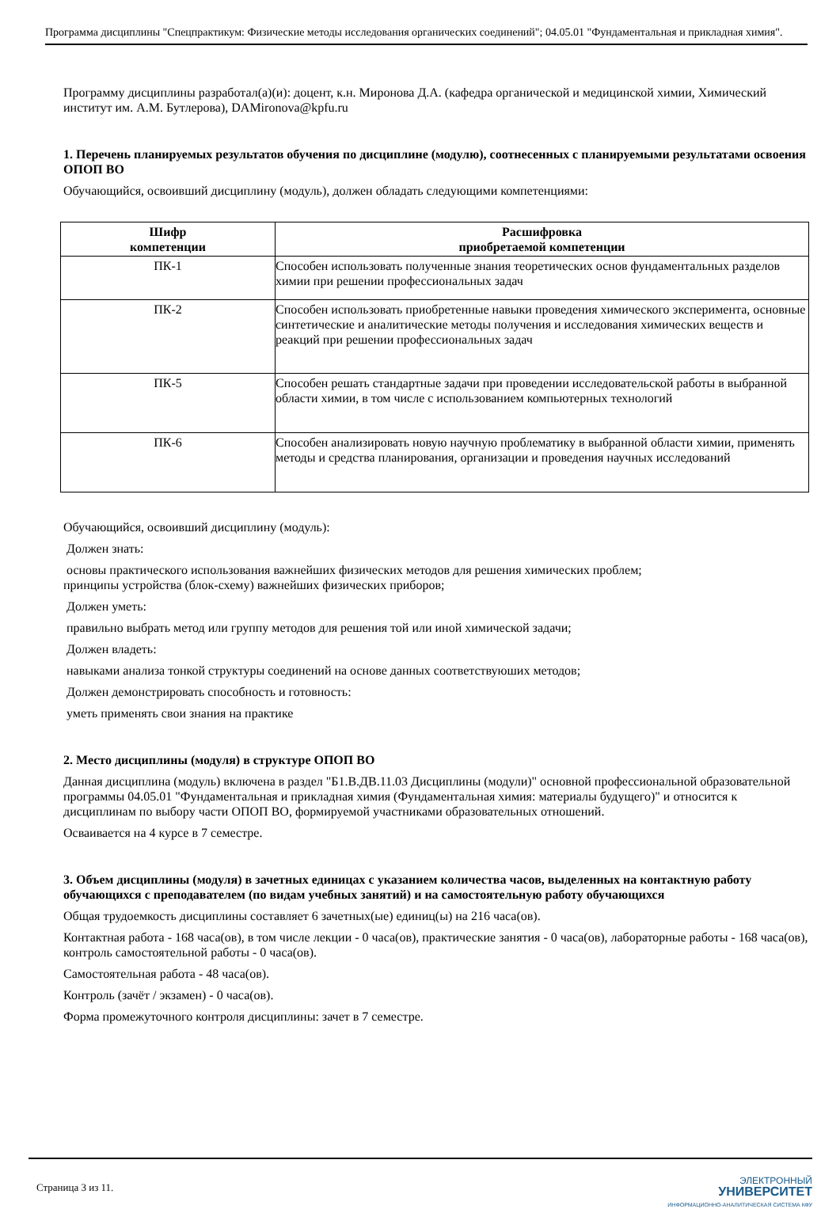Программа дисциплины "Спецпрактикум: Физические методы исследования органических соединений"; 04.05.01 "Фундаментальная и прикладная химия".
Программу дисциплины разработал(а)(и): доцент, к.н. Миронова Д.А. (кафедра органической и медицинской химии, Химический институт им. А.М. Бутлерова), DAMironova@kpfu.ru
1. Перечень планируемых результатов обучения по дисциплине (модулю), соотнесенных с планируемыми результатами освоения ОПОП ВО
Обучающийся, освоивший дисциплину (модуль), должен обладать следующими компетенциями:
| Шифр компетенции | Расшифровка приобретаемой компетенции |
| --- | --- |
| ПК-1 | Способен использовать полученные знания теоретических основ фундаментальных разделов химии при решении профессиональных задач |
| ПК-2 | Способен использовать приобретенные навыки проведения химического эксперимента, основные синтетические и аналитические методы получения и исследования химических веществ и реакций при решении профессиональных задач |
| ПК-5 | Способен решать стандартные задачи при проведении исследовательской работы в выбранной области химии, в том числе с использованием компьютерных технологий |
| ПК-6 | Способен анализировать новую научную проблематику в выбранной области химии, применять методы и средства планирования, организации и проведения научных исследований |
Обучающийся, освоивший дисциплину (модуль):
Должен знать:
основы практического использования важнейших физических методов для решения химических проблем;
принципы устройства (блок-схему) важнейших физических приборов;
Должен уметь:
правильно выбрать метод или группу методов для решения той или иной химической задачи;
Должен владеть:
навыками анализа тонкой структуры соединений на основе данных соответствуюших методов;
Должен демонстрировать способность и готовность:
уметь применять свои знания на практике
2. Место дисциплины (модуля) в структуре ОПОП ВО
Данная дисциплина (модуль) включена в раздел "Б1.В.ДВ.11.03 Дисциплины (модули)" основной профессиональной образовательной программы 04.05.01 "Фундаментальная и прикладная химия (Фундаментальная химия: материалы будущего)" и относится к дисциплинам по выбору части ОПОП ВО, формируемой участниками образовательных отношений.
Осваивается на 4 курсе в 7 семестре.
3. Объем дисциплины (модуля) в зачетных единицах с указанием количества часов, выделенных на контактную работу обучающихся с преподавателем (по видам учебных занятий) и на самостоятельную работу обучающихся
Общая трудоемкость дисциплины составляет 6 зачетных(ые) единиц(ы) на 216 часа(ов).
Контактная работа - 168 часа(ов), в том числе лекции - 0 часа(ов), практические занятия - 0 часа(ов), лабораторные работы - 168 часа(ов), контроль самостоятельной работы - 0 часа(ов).
Самостоятельная работа - 48 часа(ов).
Контроль (зачёт / экзамен) - 0 часа(ов).
Форма промежуточного контроля дисциплины: зачет в 7 семестре.
Страница 3 из 11.
ЭЛЕКТРОННЫЙ
УНИВЕРСИТЕТ
ИНФОРМАЦИОННО-АНАЛИТИЧЕСКАЯ СИСТЕМА КФУ